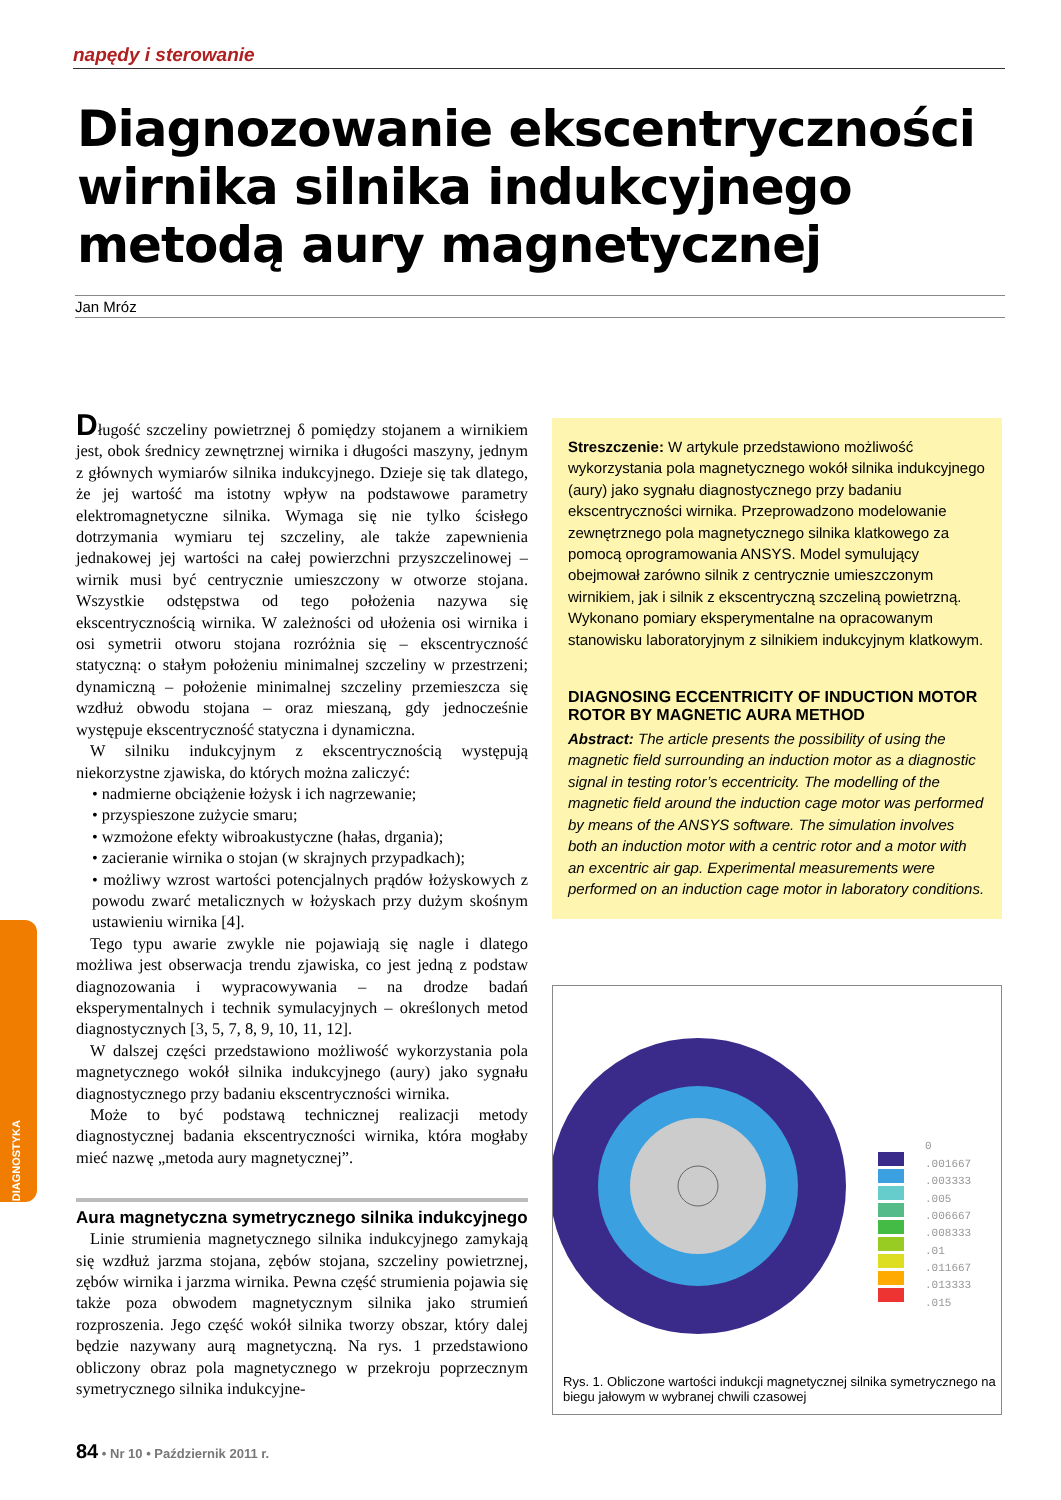napędy i sterowanie
Diagnozowanie ekscentryczności
wirnika silnika indukcyjnego
metodą aury magnetycznej
Jan Mróz
Długość szczeliny powietrznej δ pomiędzy stojanem a wirnikiem jest, obok średnicy zewnętrznej wirnika i długości maszyny, jednym z głównych wymiarów silnika indukcyjnego. Dzieje się tak dlatego, że jej wartość ma istotny wpływ na podstawowe parametry elektromagnetyczne silnika. Wymaga się nie tylko ścisłego dotrzymania wymiaru tej szczeliny, ale także zapewnienia jednakowej jej wartości na całej powierzchni przyszczelinowej – wirnik musi być centrycznie umieszczony w otworze stojana. Wszystkie odstępstwa od tego położenia nazywa się ekscentrycznością wirnika. W zależności od ułożenia osi wirnika i osi symetrii otworu stojana rozróżnia się – ekscentryczność statyczną: o stałym położeniu minimalnej szczeliny w przestrzeni; dynamiczną – położenie minimalnej szczeliny przemieszcza się wzdłuż obwodu stojana – oraz mieszaną, gdy jednocześnie występuje ekscentryczność statyczna i dynamiczna.
W silniku indukcyjnym z ekscentrycznością występują niekorzystne zjawiska, do których można zaliczyć:
• nadmierne obciążenie łożysk i ich nagrzewanie;
• przyspieszone zużycie smaru;
• wzmożone efekty wibroakustyczne (hałas, drgania);
• zacieranie wirnika o stojan (w skrajnych przypadkach);
• możliwy wzrost wartości potencjalnych prądów łożyskowych z powodu zwarć metalicznych w łożyskach przy dużym skośnym ustawieniu wirnika [4].
Tego typu awarie zwykle nie pojawiają się nagle i dlatego możliwa jest obserwacja trendu zjawiska, co jest jedną z podstaw diagnozowania i wypracowywania – na drodze badań eksperymentalnych i technik symulacyjnych – określonych metod diagnostycznych [3, 5, 7, 8, 9, 10, 11, 12].
W dalszej części przedstawiono możliwość wykorzystania pola magnetycznego wokół silnika indukcyjnego (aury) jako sygnału diagnostycznego przy badaniu ekscentryczności wirnika.
Może to być podstawą technicznej realizacji metody diagnostycznej badania ekscentryczności wirnika, która mogłaby mieć nazwę „metoda aury magnetycznej”.
Aura magnetyczna symetrycznego silnika indukcyjnego
Linie strumienia magnetycznego silnika indukcyjnego zamykają się wzdłuż jarzma stojana, zębów stojana, szczeliny powietrznej, zębów wirnika i jarzma wirnika. Pewna część strumienia pojawia się także poza obwodem magnetycznym silnika jako strumień rozproszenia. Jego część wokół silnika tworzy obszar, który dalej będzie nazywany aurą magnetyczną. Na rys. 1 przedstawiono obliczony obraz pola magnetycznego w przekroju poprzecznym symetrycznego silnika indukcyjne-
Streszczenie: W artykule przedstawiono możliwość wykorzystania pola magnetycznego wokół silnika indukcyjnego (aury) jako sygnału diagnostycznego przy badaniu ekscentryczności wirnika. Przeprowadzono modelowanie zewnętrznego pola magnetycznego silnika klatkowego za pomocą oprogramowania ANSYS. Model symulujący obejmował zarówno silnik z centrycznie umieszczonym wirnikiem, jak i silnik z ekscentryczną szczeliną powietrzną. Wykonano pomiary eksperymentalne na opracowanym stanowisku laboratoryjnym z silnikiem indukcyjnym klatkowym.
DIAGNOSING ECCENTRICITY OF INDUCTION MOTOR ROTOR BY MAGNETIC AURA METHOD
Abstract: The article presents the possibility of using the magnetic field surrounding an induction motor as a diagnostic signal in testing rotor’s eccentricity. The modelling of the magnetic field around the induction cage motor was performed by means of the ANSYS software. The simulation involves both an induction motor with a centric rotor and a motor with an excentric air gap. Experimental measurements were performed on an induction cage motor in laboratory conditions.
0
.001667
.003333
.005
.006667
.008333
.01
.011667
.013333
.015
Rys. 1. Obliczone wartości indukcji magnetycznej silnika symetrycznego na biegu jałowym w wybranej chwili czasowej
DIAGNOSTYKA
84 • Nr 10 • Październik 2011 r.